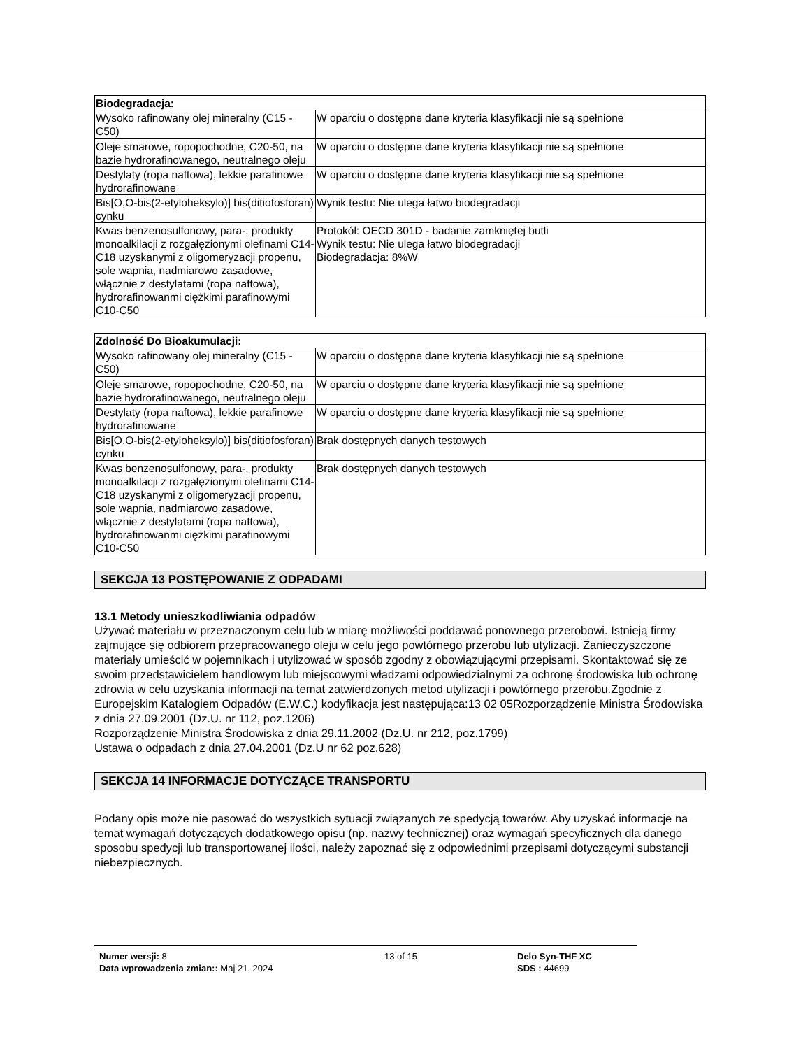| Biodegradacja: | |
| --- | --- |
| Wysoko rafinowany olej mineralny (C15 - C50) | W oparciu o dostępne dane kryteria klasyfikacji nie są spełnione |
| Oleje smarowe, ropopochodne, C20-50, na bazie hydrorafinowanego, neutralnego oleju | W oparciu o dostępne dane kryteria klasyfikacji nie są spełnione |
| Destylaty (ropa naftowa), lekkie parafinowe hydrorafinowane | W oparciu o dostępne dane kryteria klasyfikacji nie są spełnione |
| Bis[O,O-bis(2-etyloheksylo)] bis(ditiofosforan) cynku | Wynik testu: Nie ulega łatwo biodegradacji |
| Kwas benzenosulfonowy, para-, produkty monoalkilacji z rozgałęzionymi olefinami C14-C18 uzyskanymi z oligomeryzacji propenu, sole wapnia, nadmiarowo zasadowe, włącznie z destylatami (ropa naftowa), hydrorafinowanmi ciężkimi parafinowymi C10-C50 | Protokół: OECD 301D - badanie zamkniętej butli Wynik testu: Nie ulega łatwo biodegradacji Biodegradacja: 8%W |
| Zdolność Do Bioakumulacji: | |
| --- | --- |
| Wysoko rafinowany olej mineralny (C15 - C50) | W oparciu o dostępne dane kryteria klasyfikacji nie są spełnione |
| Oleje smarowe, ropopochodne, C20-50, na bazie hydrorafinowanego, neutralnego oleju | W oparciu o dostępne dane kryteria klasyfikacji nie są spełnione |
| Destylaty (ropa naftowa), lekkie parafinowe hydrorafinowane | W oparciu o dostępne dane kryteria klasyfikacji nie są spełnione |
| Bis[O,O-bis(2-etyloheksylo)] bis(ditiofosforan) cynku | Brak dostępnych danych testowych |
| Kwas benzenosulfonowy, para-, produkty monoalkilacji z rozgałęzionymi olefinami C14-C18 uzyskanymi z oligomeryzacji propenu, sole wapnia, nadmiarowo zasadowe, włącznie z destylatami (ropa naftowa), hydrorafinowanmi ciężkimi parafinowymi C10-C50 | Brak dostępnych danych testowych |
SEKCJA 13 POSTĘPOWANIE Z ODPADAMI
13.1 Metody unieszkodliwiania odpadów
Używać materiału w przeznaczonym celu lub w miarę możliwości poddawać ponownego przerobowi. Istnieją firmy zajmujące się odbiorem przepracowanego oleju w celu jego powtórnego przerobu lub utylizacji. Zanieczyszczone materiały umieścić w pojemnikach i utylizować w sposób zgodny z obowiązującymi przepisami. Skontaktować się ze swoim przedstawicielem handlowym lub miejscowymi władzami odpowiedzialnymi za ochronę środowiska lub ochronę zdrowia w celu uzyskania informacji na temat zatwierdzonych metod utylizacji i powtórnego przerobu.Zgodnie z Europejskim Katalogiem Odpadów (E.W.C.) kodyfikacja jest następująca:13 02 05Rozporządzenie Ministra Środowiska z dnia 27.09.2001 (Dz.U. nr 112, poz.1206)
Rozporządzenie Ministra Środowiska z dnia 29.11.2002 (Dz.U. nr 212, poz.1799)
Ustawa o odpadach z dnia 27.04.2001 (Dz.U nr 62 poz.628)
SEKCJA 14 INFORMACJE DOTYCZĄCE TRANSPORTU
Podany opis może nie pasować do wszystkich sytuacji związanych ze spedycją towarów. Aby uzyskać informacje na temat wymagań dotyczących dodatkowego opisu (np. nazwy technicznej) oraz wymagań specyficznych dla danego sposobu spedycji lub transportowanej ilości, należy zapoznać się z odpowiednimi przepisami dotyczącymi substancji niebezpiecznych.
Numer wersji: 8
Data wprowadzenia zmian:: Maj 21, 2024
13 of 15 Delo Syn-THF XC
SDS : 44699